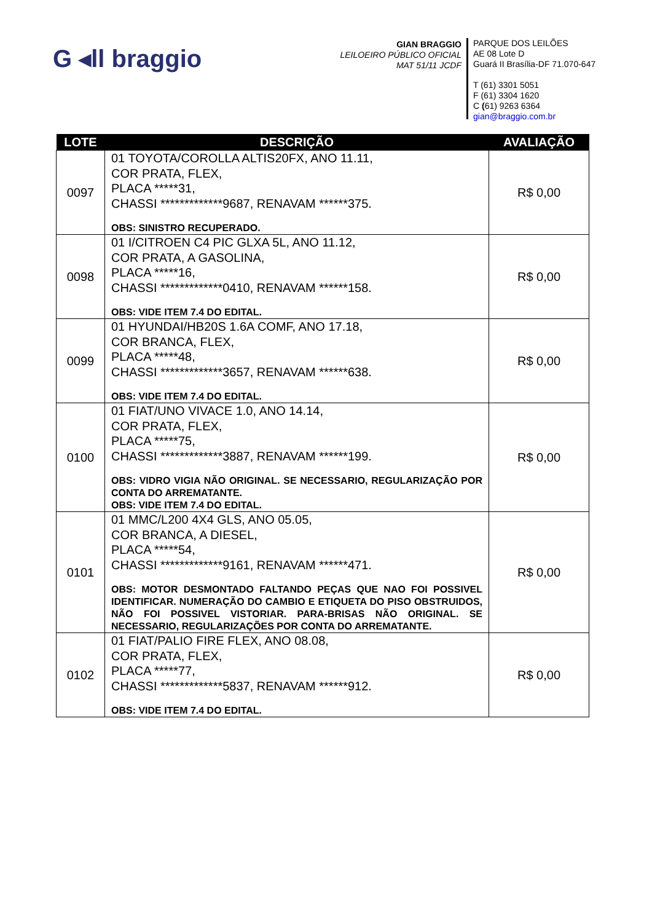G ◂ll braggio
GIAN BRAGGIO
LEILOEIRO PÚBLICO OFICIAL
MAT 51/11 JCDF
PARQUE DOS LEILÕES
AE 08 Lote D
Guará II Brasília-DF 71.070-647
T (61) 3301 5051
F (61) 3304 1620
C (61) 9263 6364
gian@braggio.com.br
| LOTE | DESCRIÇÃO | AVALIAÇÃO |
| --- | --- | --- |
| 0097 | 01 TOYOTA/COROLLA ALTIS20FX, ANO 11.11, COR PRATA, FLEX, PLACA *****31, CHASSI *************9687, RENAVAM ******375. OBS: SINISTRO RECUPERADO. | R$ 0,00 |
| 0098 | 01 I/CITROEN C4 PIC GLXA 5L, ANO 11.12, COR PRATA, A GASOLINA, PLACA *****16, CHASSI *************0410, RENAVAM ******158. OBS: VIDE ITEM 7.4 DO EDITAL. | R$ 0,00 |
| 0099 | 01 HYUNDAI/HB20S 1.6A COMF, ANO 17.18, COR BRANCA, FLEX, PLACA *****48, CHASSI *************3657, RENAVAM ******638. OBS: VIDE ITEM 7.4 DO EDITAL. | R$ 0,00 |
| 0100 | 01 FIAT/UNO VIVACE 1.0, ANO 14.14, COR PRATA, FLEX, PLACA *****75, CHASSI *************3887, RENAVAM ******199. OBS: VIDRO VIGIA NÃO ORIGINAL. SE NECESSARIO, REGULARIZAÇÃO POR CONTA DO ARREMATANTE. OBS: VIDE ITEM 7.4 DO EDITAL. | R$ 0,00 |
| 0101 | 01 MMC/L200 4X4 GLS, ANO 05.05, COR BRANCA, A DIESEL, PLACA *****54, CHASSI *************9161, RENAVAM ******471. OBS: MOTOR DESMONTADO FALTANDO PEÇAS QUE NAO FOI POSSIVEL IDENTIFICAR. NUMERAÇÃO DO CAMBIO E ETIQUETA DO PISO OBSTRUIDOS, NÃO FOI POSSIVEL VISTORIAR. PARA-BRISAS NÃO ORIGINAL. SE NECESSARIO, REGULARIZAÇÕES POR CONTA DO ARREMATANTE. | R$ 0,00 |
| 0102 | 01 FIAT/PALIO FIRE FLEX, ANO 08.08, COR PRATA, FLEX, PLACA *****77, CHASSI *************5837, RENAVAM ******912. OBS: VIDE ITEM 7.4 DO EDITAL. | R$ 0,00 |